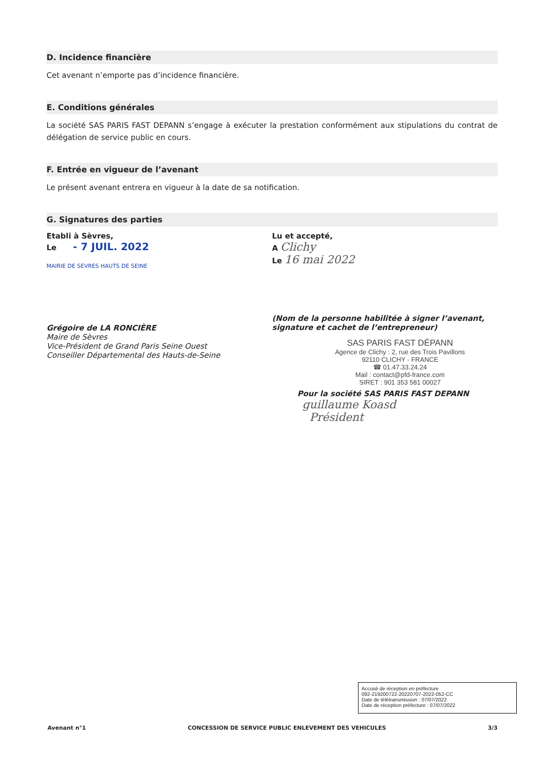D. Incidence financière
Cet avenant n’emporte pas d’incidence financière.
E. Conditions générales
La société SAS PARIS FAST DEPANN s’engage à exécuter la prestation conformément aux stipulations du contrat de délégation de service public en cours.
F. Entrée en vigueur de l’avenant
Le présent avenant entrera en vigueur à la date de sa notification.
G. Signatures des parties
Etabli à Sèvres,
Le - 7 JUIL. 2022
MAIRIE DE SEVRES HAUTS DE SEINE
Grégoire de LA RONCIÈRE
Maire de Sèvres
Vice-Président de Grand Paris Seine Ouest
Conseiller Départemental des Hauts-de-Seine
Lu et accepté,
A Clichy
Le 16 mai 2022
(Nom de la personne habilitée à signer l’avenant, signature et cachet de l’entrepreneur)
SAS PARIS FAST DÉPANN
Agence de Clichy : 2, rue des Trois Pavillons
92110 CLICHY - FRANCE
☎ 01.47.33.24.24
Mail : contact@pfd-france.com
SIRET : 901 353 581 00027
Pour la société SAS PARIS FAST DEPANN
guillaume Koasd
Président
Accusé de réception en préfecture
092-219200722-20220707-2022-052-CC
Date de télétransmission : 07/07/2022
Date de réception préfecture : 07/07/2022
Avenant n°1 CONCESSION DE SERVICE PUBLIC ENLEVEMENT DES VEHICULES 3/3